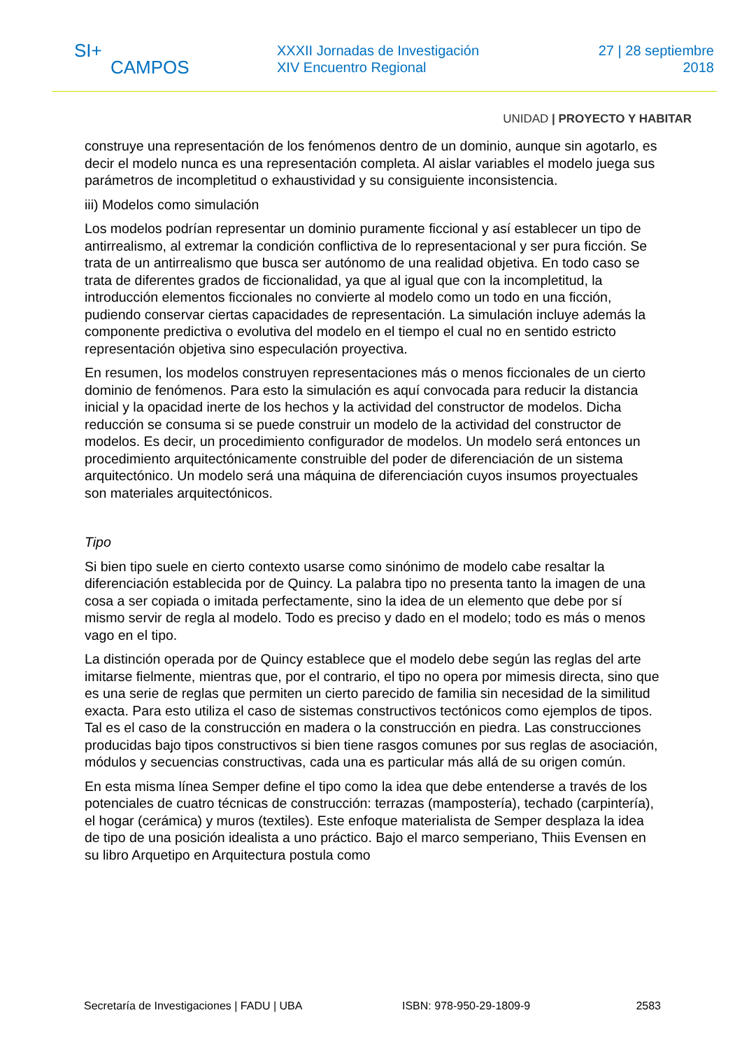SI+
CAMPOS
XXXII Jornadas de Investigación
XIV Encuentro Regional
27 | 28 septiembre
2018
UNIDAD | PROYECTO Y HABITAR
construye una representación de los fenómenos dentro de un dominio, aunque sin agotarlo, es decir el modelo nunca es una representación completa. Al aislar variables el modelo juega sus parámetros de incompletitud o exhaustividad y su consiguiente inconsistencia.
iii) Modelos como simulación
Los modelos podrían representar un dominio puramente ficcional y así establecer un tipo de antirrealismo, al extremar la condición conflictiva de lo representacional y ser pura ficción. Se trata de un antirrealismo que busca ser autónomo de una realidad objetiva. En todo caso se trata de diferentes grados de ficcionalidad, ya que al igual que con la incompletitud, la introducción elementos ficcionales no convierte al modelo como un todo en una ficción, pudiendo conservar ciertas capacidades de representación. La simulación incluye además la componente predictiva o evolutiva del modelo en el tiempo el cual no en sentido estricto representación objetiva sino especulación proyectiva.
En resumen, los modelos construyen representaciones más o menos ficcionales de un cierto dominio de fenómenos. Para esto la simulación es aquí convocada para reducir la distancia inicial y la opacidad inerte de los hechos y la actividad del constructor de modelos. Dicha reducción se consuma si se puede construir un modelo de la actividad del constructor de modelos. Es decir, un procedimiento configurador de modelos. Un modelo será entonces un procedimiento arquitectónicamente construible del poder de diferenciación de un sistema arquitectónico. Un modelo será una máquina de diferenciación cuyos insumos proyectuales son materiales arquitectónicos.
Tipo
Si bien tipo suele en cierto contexto usarse como sinónimo de modelo cabe resaltar la diferenciación establecida por de Quincy. La palabra tipo no presenta tanto la imagen de una cosa a ser copiada o imitada perfectamente, sino la idea de un elemento que debe por sí mismo servir de regla al modelo. Todo es preciso y dado en el modelo; todo es más o menos vago en el tipo.
La distinción operada por de Quincy establece que el modelo debe según las reglas del arte imitarse fielmente, mientras que, por el contrario, el tipo no opera por mimesis directa, sino que es una serie de reglas que permiten un cierto parecido de familia sin necesidad de la similitud exacta. Para esto utiliza el caso de sistemas constructivos tectónicos como ejemplos de tipos. Tal es el caso de la construcción en madera o la construcción en piedra. Las construcciones producidas bajo tipos constructivos si bien tiene rasgos comunes por sus reglas de asociación, módulos y secuencias constructivas, cada una es particular más allá de su origen común.
En esta misma línea Semper define el tipo como la idea que debe entenderse a través de los potenciales de cuatro técnicas de construcción: terrazas (mampostería), techado (carpintería), el hogar (cerámica) y muros (textiles). Este enfoque materialista de Semper desplaza la idea de tipo de una posición idealista a uno práctico. Bajo el marco semperiano, Thiis Evensen en su libro Arquetipo en Arquitectura postula como
Secretaría de Investigaciones | FADU | UBA ISBN: 978-950-29-1809-9 2583